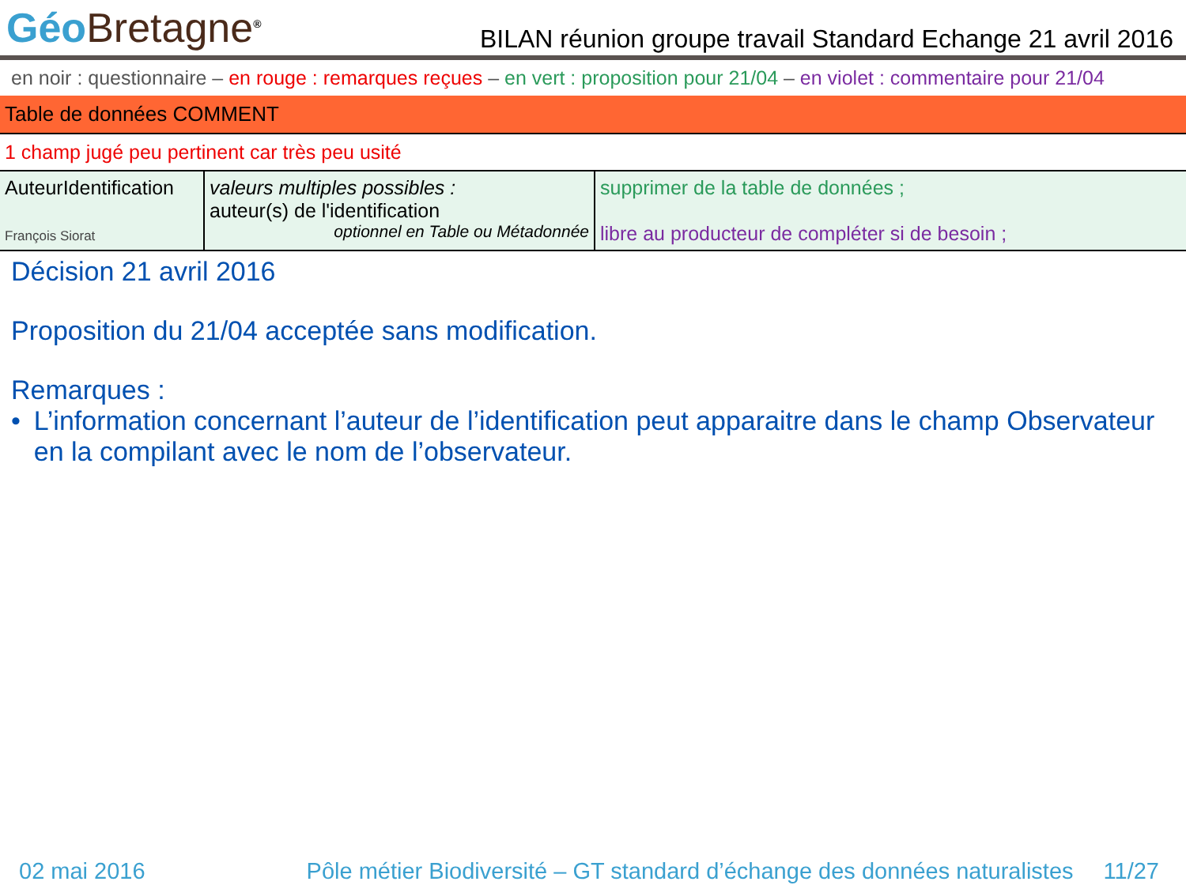Géo Bretagne<sup>®</sup>
BILAN réunion groupe travail Standard Echange 21 avril 2016
en noir : questionnaire – en rouge : remarques reçues – en vert : proposition pour 21/04 – en violet : commentaire pour 21/04
Table de données COMMENT
1 champ jugé peu pertinent car très peu usité
| AuteurIdentification François Siorat | valeurs multiples possibles : auteur(s) de l'identification optionnel en Table ou Métadonnée | supprimer de la table de données ; libre au producteur de compléter si de besoin ; |
Décision 21 avril 2016
Proposition du 21/04 acceptée sans modification.
Remarques :
• L’information concernant l’auteur de l’identification peut apparaitre dans le champ Observateur en la compilant avec le nom de l’observateur.
02 mai 2016 Pôle métier Biodiversité – GT standard d’échange des données naturalistes 11/27